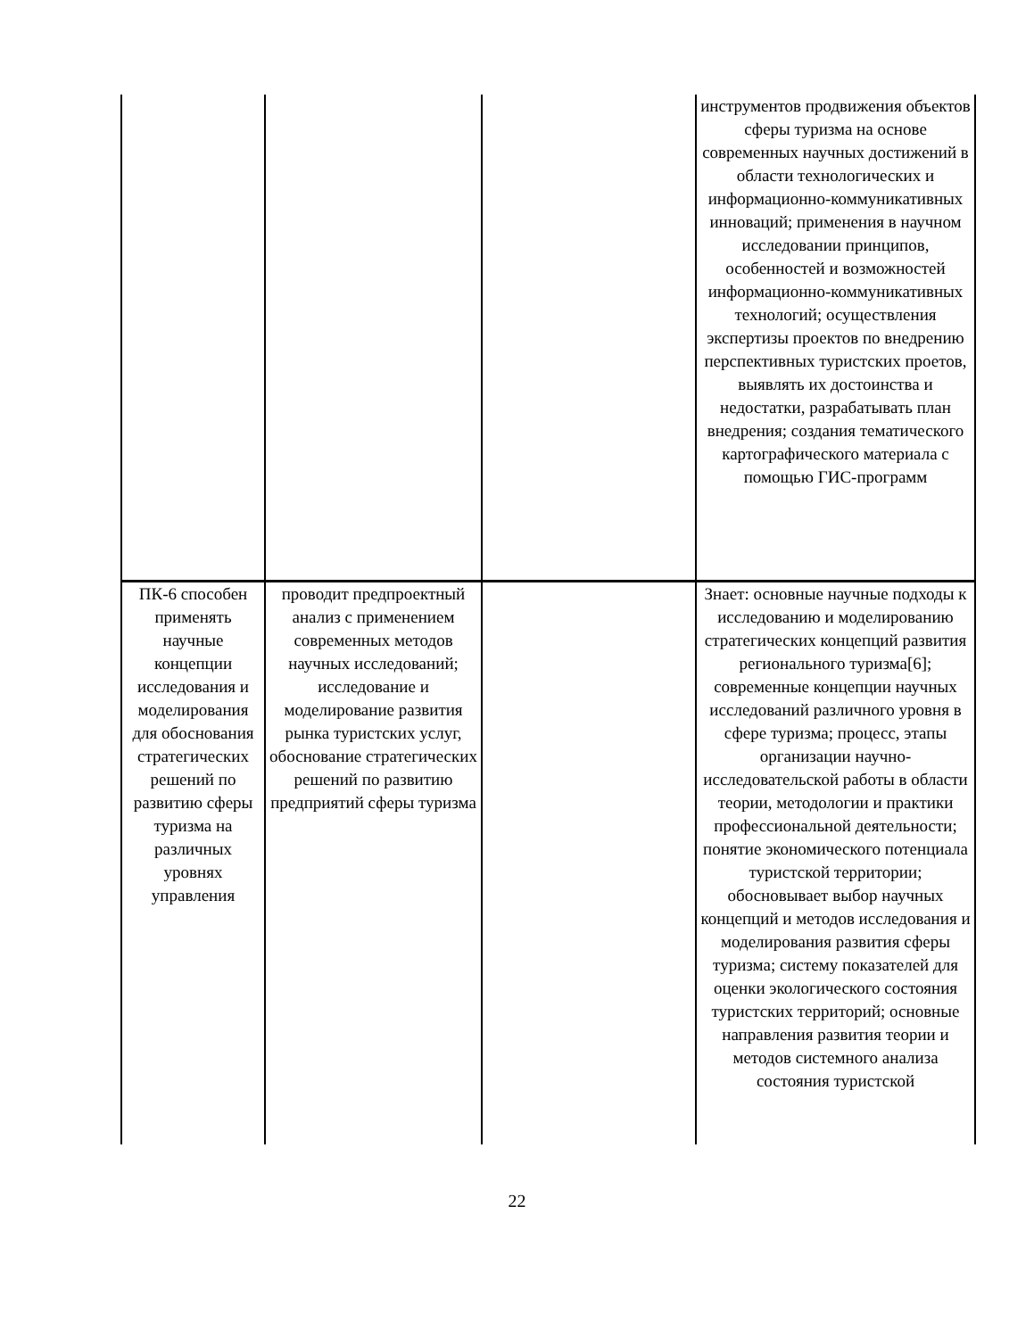| | | | инструментов продвижения объектов сферы туризма на основе современных научных достижений в области технологических и информационно-коммуникативных инноваций; применения в научном исследовании принципов, особенностей и возможностей информационно-коммуникативных технологий; осуществления экспертизы проектов по внедрению перспективных туристских проетов, выявлять их достоинства и недостатки, разрабатывать план внедрения; создания тематического картографического материала с помощью ГИС-программ |
| ПК-6 способен применять научные концепции исследования и моделирования для обоснования стратегических решений по развитию сферы туризма на различных уровнях управления | проводит предпроектный анализ с применением современных методов научных исследований; исследование и моделирование развития рынка туристских услуг, обоснование стратегических решений по развитию предприятий сферы туризма | | Знает: основные научные подходы к исследованию и моделированию стратегических концепций развития регионального туризма[6]; современные концепции научных исследований различного уровня в сфере туризма; процесс, этапы организации научно-исследовательской работы в области теории, методологии и практики профессиональной деятельности; понятие экономического потенциала туристской территории; обосновывает выбор научных концепций и методов исследования и моделирования развития сферы туризма; систему показателей для оценки экологического состояния туристских территорий; основные направления развития теории и методов системного анализа состояния туристской |
22